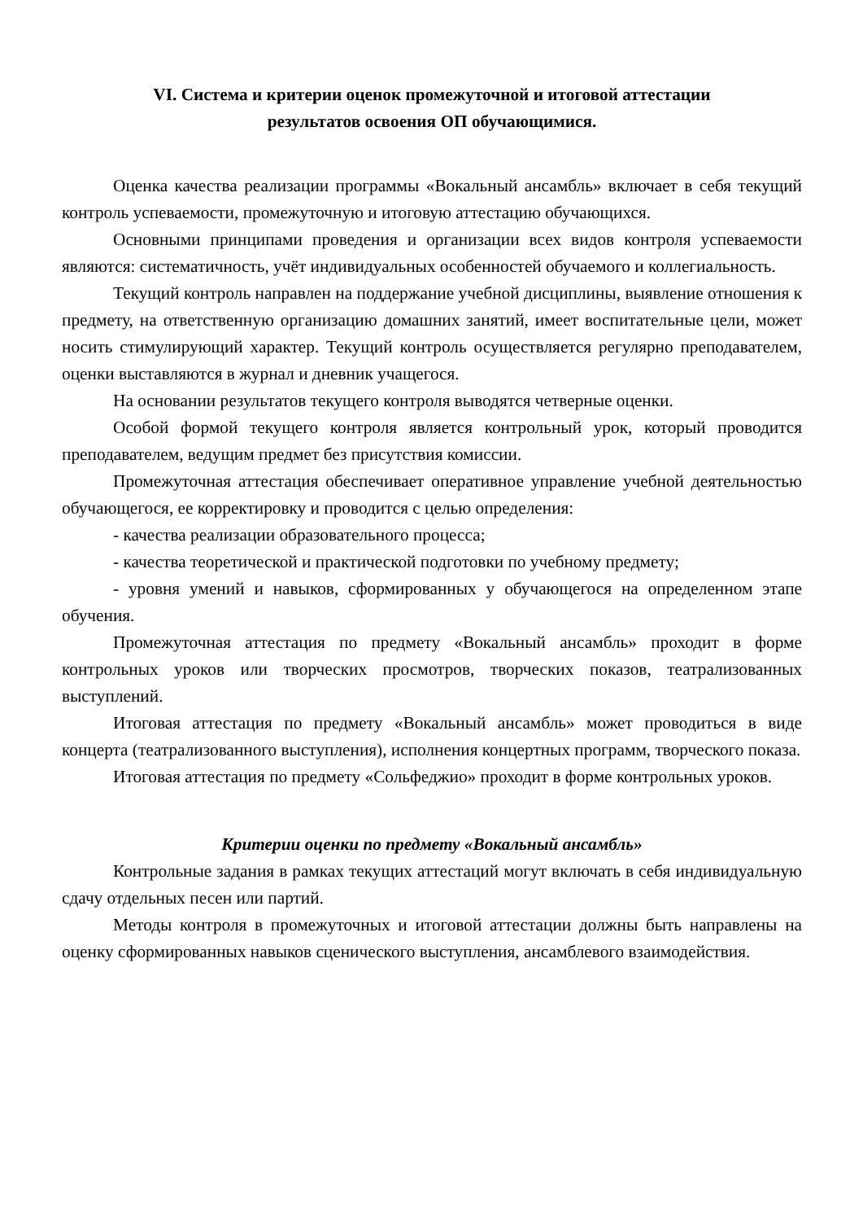VI. Система и критерии оценок промежуточной и итоговой аттестации
результатов освоения ОП обучающимися.
Оценка качества реализации программы «Вокальный ансамбль» включает в себя текущий контроль успеваемости, промежуточную и итоговую аттестацию обучающихся.
Основными принципами проведения и организации всех видов контроля успеваемости являются: систематичность, учёт индивидуальных особенностей обучаемого и коллегиальность.
Текущий контроль направлен на поддержание учебной дисциплины, выявление отношения к предмету, на ответственную организацию домашних занятий, имеет воспитательные цели, может носить стимулирующий характер. Текущий контроль осуществляется регулярно преподавателем, оценки выставляются в журнал и дневник учащегося.
На основании результатов текущего контроля выводятся четверные оценки.
Особой формой текущего контроля является контрольный урок, который проводится преподавателем, ведущим предмет без присутствия комиссии.
Промежуточная аттестация обеспечивает оперативное управление учебной деятельностью обучающегося, ее корректировку и проводится с целью определения:
- качества реализации образовательного процесса;
- качества теоретической и практической подготовки по учебному предмету;
- уровня умений и навыков, сформированных у обучающегося на определенном этапе обучения.
Промежуточная аттестация по предмету «Вокальный ансамбль» проходит в форме контрольных уроков или творческих просмотров, творческих показов, театрализованных выступлений.
Итоговая аттестация по предмету «Вокальный ансамбль» может проводиться в виде концерта (театрализованного выступления), исполнения концертных программ, творческого показа.
Итоговая аттестация по предмету «Сольфеджио» проходит в форме контрольных уроков.
Критерии оценки по предмету «Вокальный ансамбль»
Контрольные задания в рамках текущих аттестаций могут включать в себя индивидуальную сдачу отдельных песен или партий.
Методы контроля в промежуточных и итоговой аттестации должны быть направлены на оценку сформированных навыков сценического выступления, ансамблевого взаимодействия.